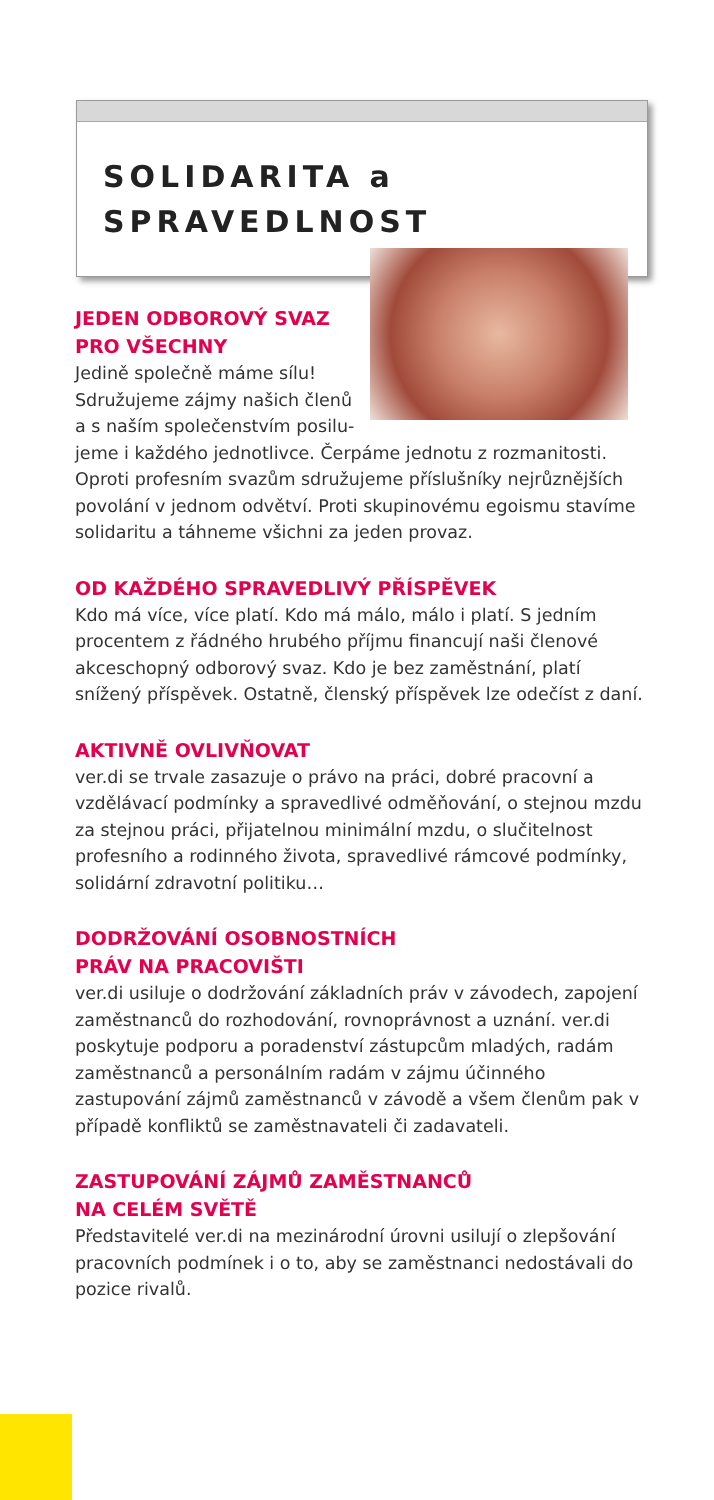SOLIDARITA a
SPRAVEDLNOST
JEDEN ODBOROVÝ SVAZ
PRO VŠECHNY
Jedině společně máme sílu!
Sdružujeme zájmy našich členů
a s naším společenstvím posilu-
jeme i každého jednotlivce. Čerpáme jednotu z rozmanitosti. Oproti profesním svazům sdružujeme příslušníky nejrůznějších povolání v jednom odvětví. Proti skupinovému egoismu stavíme solidaritu a táhneme všichni za jeden provaz.
OD KAŽDÉHO SPRAVEDLIVÝ PŘÍSPĚVEK
Kdo má více, více platí. Kdo má málo, málo i platí. S jedním procentem z řádného hrubého příjmu financují naši členové akceschopný odborový svaz. Kdo je bez zaměstnání, platí snížený příspěvek. Ostatně, členský příspěvek lze odečíst z daní.
AKTIVNĚ OVLIVŇOVAT
ver.di se trvale zasazuje o právo na práci, dobré pracovní a vzdělávací podmínky a spravedlivé odměňování, o stejnou mzdu za stejnou práci, přijatelnou minimální mzdu, o slučitelnost profesního a rodinného života, spravedlivé rámcové podmínky, solidární zdravotní politiku…
DODRŽOVÁNÍ OSOBNOSTNÍCH
PRÁV NA PRACOVIŠTI
ver.di usiluje o dodržování základních práv v závodech, zapojení zaměstnanců do rozhodování, rovnoprávnost a uznání. ver.di poskytuje podporu a poradenství zástupcům mladých, radám zaměstnanců a personálním radám v zájmu účinného zastupování zájmů zaměstnanců v závodě a všem členům pak v případě konfliktů se zaměstnavateli či zadavateli.
ZASTUPOVÁNÍ ZÁJMŮ ZAMĚSTNANCŮ
NA CELÉM SVĚTĚ
Představitelé ver.di na mezinárodní úrovni usilují o zlepšování pracovních podmínek i o to, aby se zaměstnanci nedostávali do pozice rivalů.